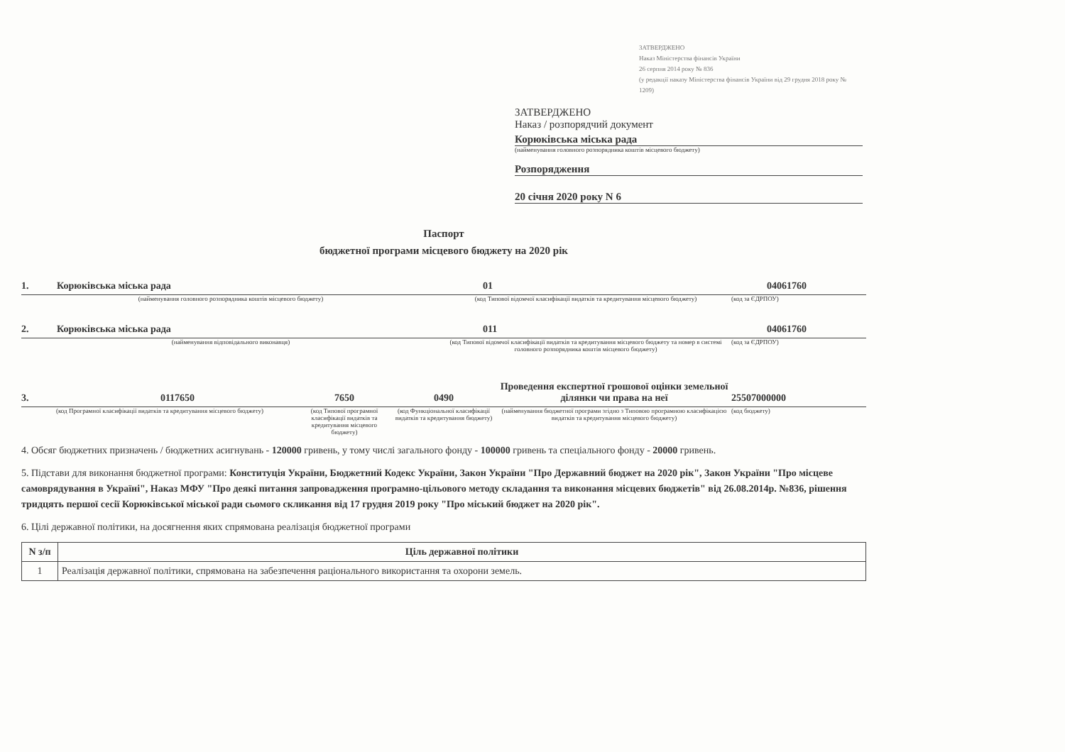ЗАТВЕРДЖЕНО
Наказ Міністерства фінансів України
26 серпня 2014 року № 836
(у редакції наказу Міністерства фінансів України від 29 грудня 2018 року № 1209)
ЗАТВЕРДЖЕНО
Наказ / розпорядчий документ
Корюківська міська рада
(найменування головного розпорядника коштів місцевого бюджету)
Розпорядження
20 січня 2020 року N 6
Паспорт
бюджетної програми місцевого бюджету на 2020 рік
1. Корюківська міська рада 01 04061760
(найменування головного розпорядника коштів місцевого бюджету) (код Типової відомчої класифікації видатків та кредитування місцевого бюджету) (код за ЄДРПОУ)
2. Корюківська міська рада 011 04061760
(найменування відповідального виконавця) (код Типової відомчої класифікації видатків та кредитування місцевого бюджету та номер в системі головного розпорядника коштів місцевого бюджету) (код за ЄДРПОУ)
3. 0117650 7650 0490 Проведення експертної грошової оцінки земельної ділянки чи права на неї 25507000000
(код Програмної класифікації видатків та кредитування місцевого бюджету) (код Типової програмної класифікації видатків та кредитування місцевого бюджету) (код Функціональної класифікації видатків та кредитування бюджету) (найменування бюджетної програми згідно з Типовою програмною класифікацією видатків та кредитування місцевого бюджету) (код бюджету)
4. Обсяг бюджетних призначень / бюджетних асигнувань - 120000 гривень, у тому числі загального фонду - 100000 гривень та спеціального фонду - 20000 гривень.
5. Підстави для виконання бюджетної програми: Конституція України, Бюджетний Кодекс України, Закон України "Про Державний бюджет на 2020 рік", Закон України "Про місцеве самоврядування в Україні", Наказ МФУ "Про деякі питання запровадження програмно-цільового методу складання та виконання місцевих бюджетів" від 26.08.2014р. №836, рішення тридцять першої сесії Корюківської міської ради сьомого скликання від 17 грудня 2019 року "Про міський бюджет на 2020 рік".
6. Цілі державної політики, на досягнення яких спрямована реалізація бюджетної програми
| N з/п | Ціль державної політики |
| --- | --- |
| 1 | Реалізація державної політики, спрямована на забезпечення раціонального використання та охорони земель. |